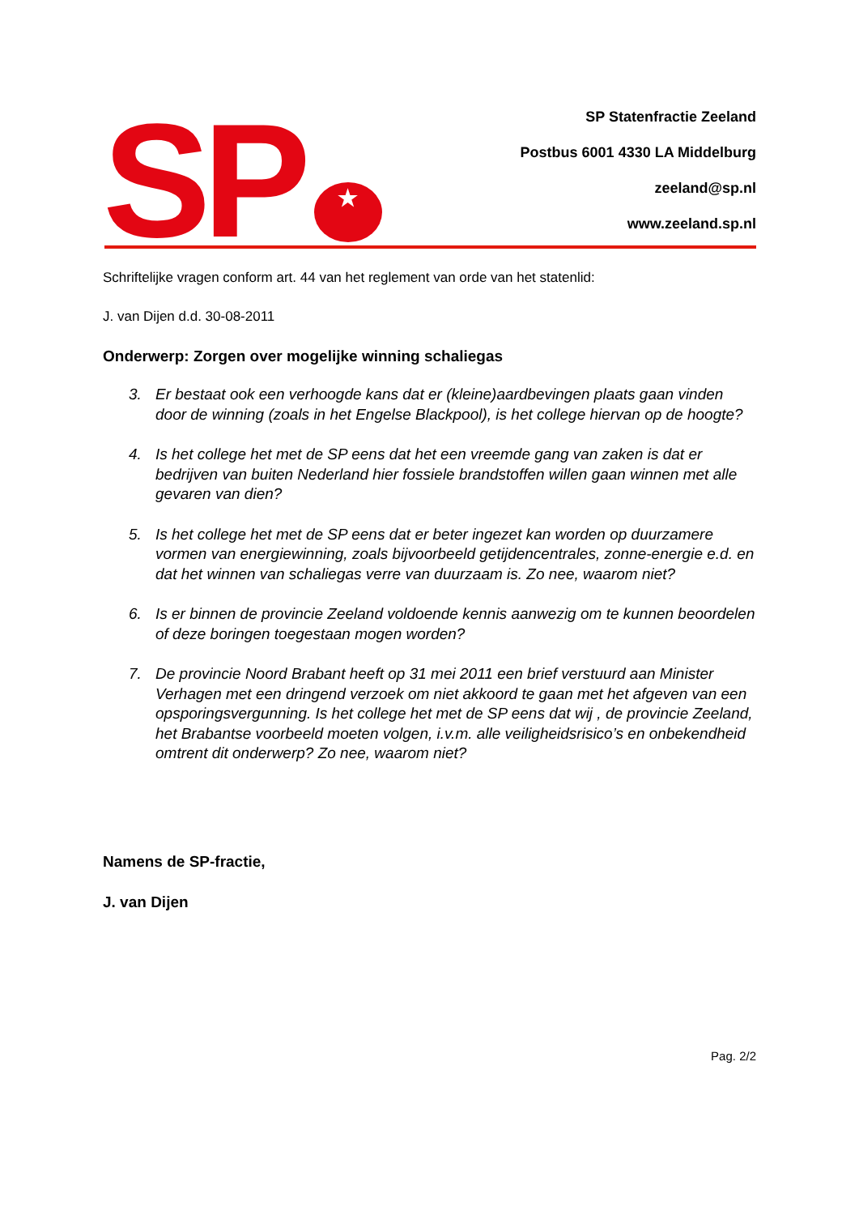SP
★
SP Statenfractie Zeeland
Postbus 6001 4330 LA Middelburg
zeeland@sp.nl
www.zeeland.sp.nl
Schriftelijke vragen conform art. 44 van het reglement van orde van het statenlid:
J. van Dijen d.d. 30-08-2011
Onderwerp: Zorgen over mogelijke winning schaliegas
3. Er bestaat ook een verhoogde kans dat er (kleine)aardbevingen plaats gaan vinden door de winning (zoals in het Engelse Blackpool), is het college hiervan op de hoogte?
4. Is het college het met de SP eens dat het een vreemde gang van zaken is dat er bedrijven van buiten Nederland hier fossiele brandstoffen willen gaan winnen met alle gevaren van dien?
5. Is het college het met de SP eens dat er beter ingezet kan worden op duurzamere vormen van energiewinning, zoals bijvoorbeeld getijdencentrales, zonne-energie e.d. en dat het winnen van schaliegas verre van duurzaam is. Zo nee, waarom niet?
6. Is er binnen de provincie Zeeland voldoende kennis aanwezig om te kunnen beoordelen of deze boringen toegestaan mogen worden?
7. De provincie Noord Brabant heeft op 31 mei 2011 een brief verstuurd aan Minister Verhagen met een dringend verzoek om niet akkoord te gaan met het afgeven van een opsporingsvergunning. Is het college het met de SP eens dat wij , de provincie Zeeland, het Brabantse voorbeeld moeten volgen, i.v.m. alle veiligheidsrisico’s en onbekendheid omtrent dit onderwerp? Zo nee, waarom niet?
Namens de SP-fractie,
J. van Dijen
Pag. 2/2